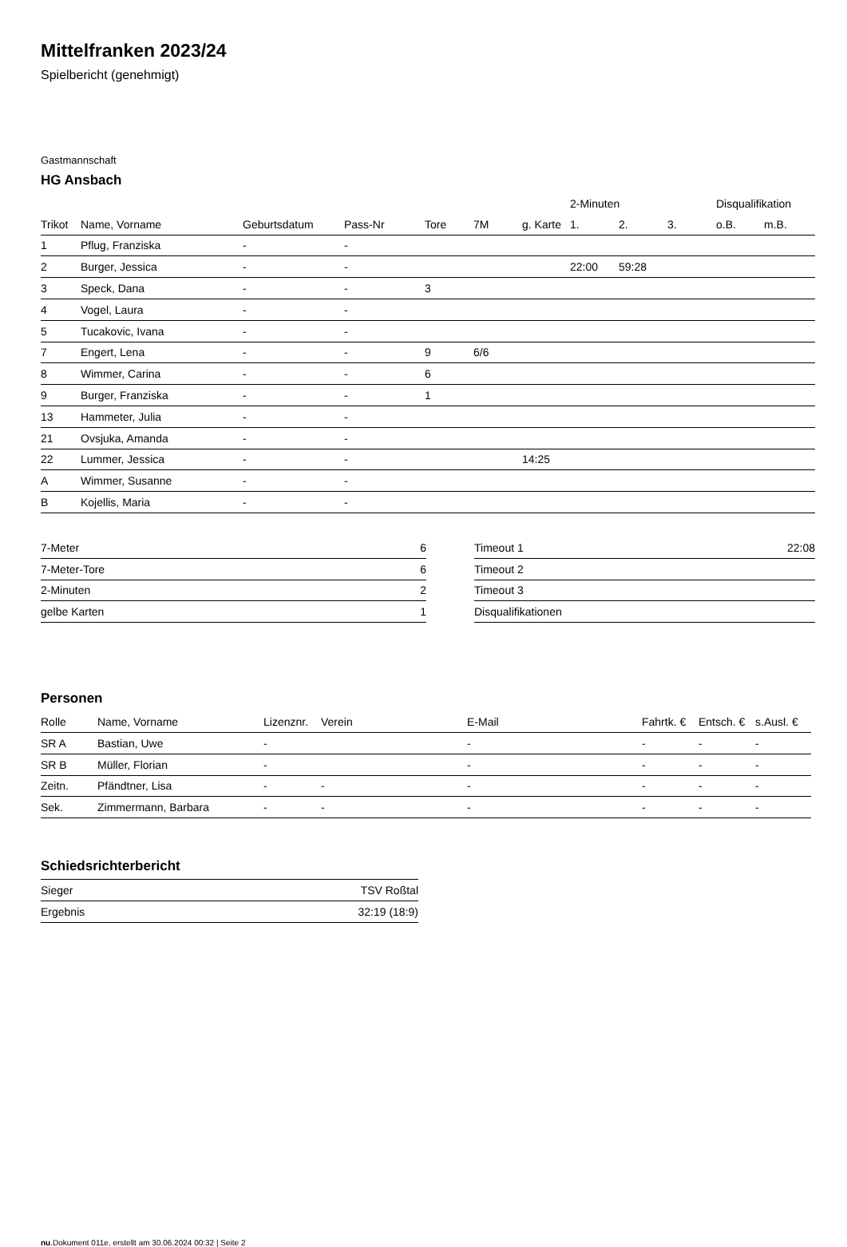Mittelfranken 2023/24
Spielbericht (genehmigt)
Gastmannschaft
HG Ansbach
| | | | | | | | 2-Minuten | | | Disqualifikation | |
| --- | --- | --- | --- | --- | --- | --- | --- | --- | --- | --- | --- |
| Trikot | Name, Vorname | Geburtsdatum | Pass-Nr | Tore | 7M | g. Karte | 1. | 2. | 3. | o.B. | m.B. |
| 1 | Pflug, Franziska | - | - | | | | | | | | |
| 2 | Burger, Jessica | - | - | | | | 22:00 | 59:28 | | | |
| 3 | Speck, Dana | - | - | 3 | | | | | | | |
| 4 | Vogel, Laura | - | - | | | | | | | | |
| 5 | Tucakovic, Ivana | - | - | | | | | | | | |
| 7 | Engert, Lena | - | - | 9 | 6/6 | | | | | | |
| 8 | Wimmer, Carina | - | - | 6 | | | | | | | |
| 9 | Burger, Franziska | - | - | 1 | | | | | | | |
| 13 | Hammeter, Julia | - | - | | | | | | | | |
| 21 | Ovsjuka, Amanda | - | - | | | | | | | | |
| 22 | Lummer, Jessica | - | - | | | 14:25 | | | | | |
| A | Wimmer, Susanne | - | - | | | | | | | | |
| B | Kojellis, Maria | - | - | | | | | | | | |
| 7-Meter | 6 |
| 7-Meter-Tore | 6 |
| 2-Minuten | 2 |
| gelbe Karten | 1 |
| Timeout 1 | 22:08 |
| Timeout 2 | |
| Timeout 3 | |
| Disqualifikationen | |
Personen
| Rolle | Name, Vorname | Lizenznr. | Verein | E-Mail | Fahrtk. € | Entsch. € | s.Ausl. € |
| --- | --- | --- | --- | --- | --- | --- | --- |
| SR A | Bastian, Uwe | - | | - | - | - | - |
| SR B | Müller, Florian | - | | - | - | - | - |
| Zeitn. | Pfändtner, Lisa | - | - | - | - | - | - |
| Sek. | Zimmermann, Barbara | - | - | - | - | - | - |
Schiedsrichterbericht
| Sieger | TSV Roßtal |
| Ergebnis | 32:19 (18:9) |
nu.Dokument 011e, erstellt am 30.06.2024 00:32 | Seite 2